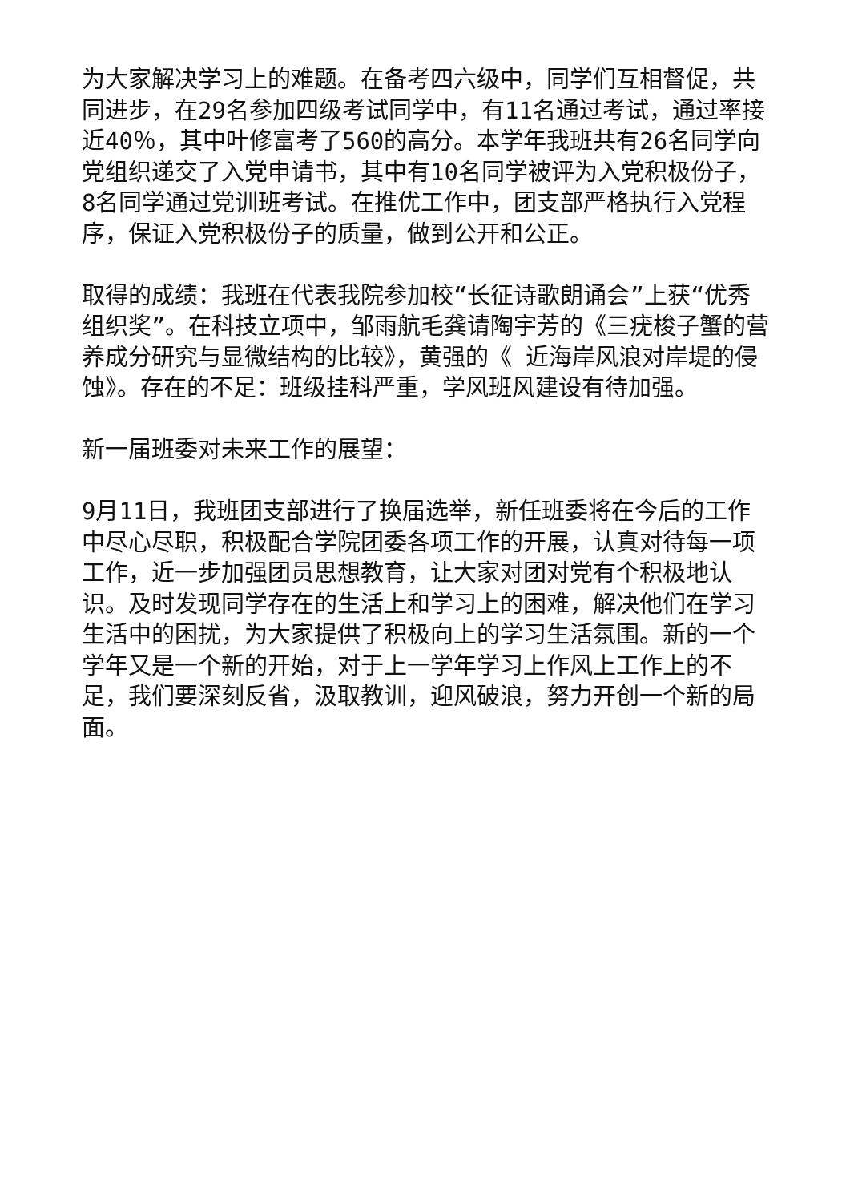为大家解决学习上的难题。在备考四六级中，同学们互相督促，共同进步，在29名参加四级考试同学中，有11名通过考试，通过率接近40％，其中叶修富考了560的高分。本学年我班共有26名同学向党组织递交了入党申请书，其中有10名同学被评为入党积极份子，8名同学通过党训班考试。在推优工作中，团支部严格执行入党程序，保证入党积极份子的质量，做到公开和公正。
取得的成绩：我班在代表我院参加校“长征诗歌朗诵会”上获“优秀组织奖”。在科技立项中，邹雨航毛龚请陶宇芳的《三疣梭子蟹的营养成分研究与显微结构的比较》，黄强的《 近海岸风浪对岸堤的侵蚀》。存在的不足：班级挂科严重，学风班风建设有待加强。
新一届班委对未来工作的展望：
9月11日，我班团支部进行了换届选举，新任班委将在今后的工作中尽心尽职，积极配合学院团委各项工作的开展，认真对待每一项工作，近一步加强团员思想教育，让大家对团对党有个积极地认识。及时发现同学存在的生活上和学习上的困难，解决他们在学习生活中的困扰，为大家提供了积极向上的学习生活氛围。新的一个学年又是一个新的开始，对于上一学年学习上作风上工作上的不足，我们要深刻反省，汲取教训，迎风破浪，努力开创一个新的局面。